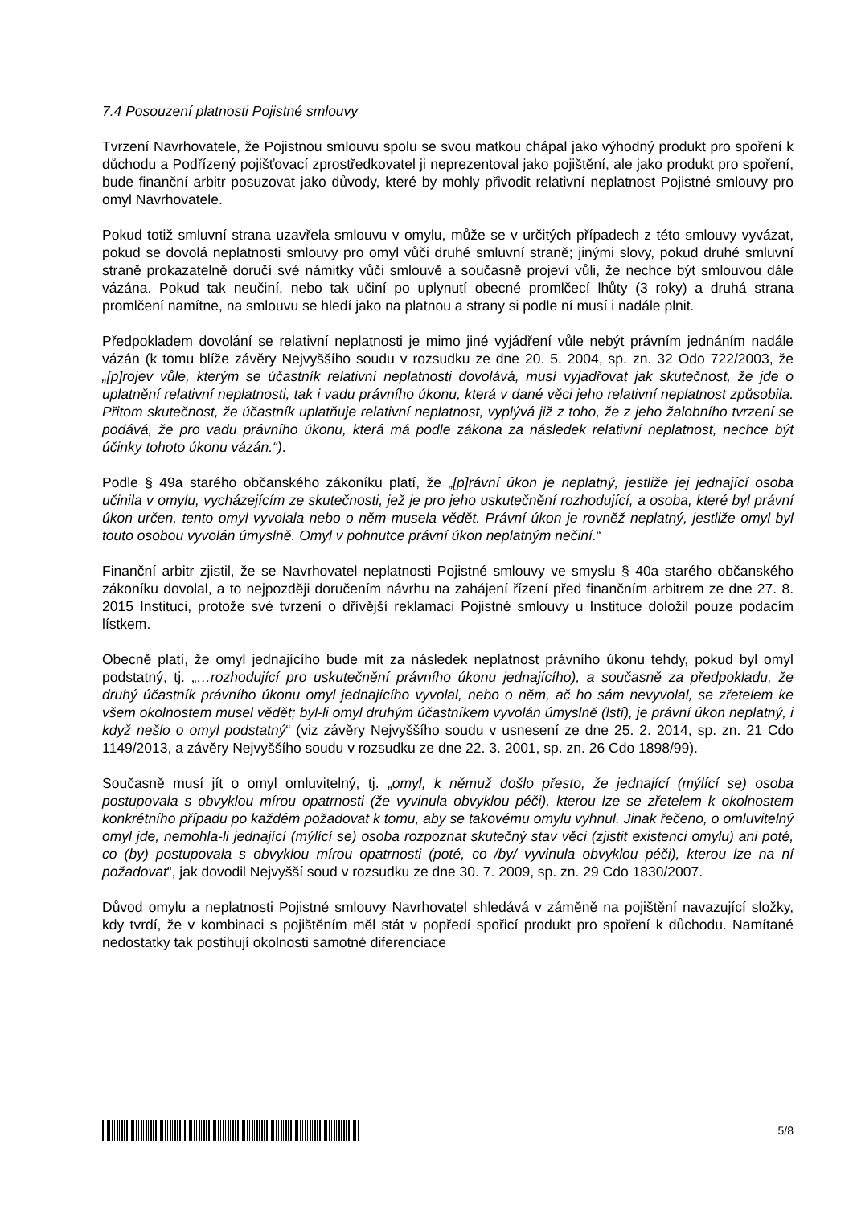7.4 Posouzení platnosti Pojistné smlouvy
Tvrzení Navrhovatele, že Pojistnou smlouvu spolu se svou matkou chápal jako výhodný produkt pro spoření k důchodu a Podřízený pojišťovací zprostředkovatel ji neprezentoval jako pojištění, ale jako produkt pro spoření, bude finanční arbitr posuzovat jako důvody, které by mohly přivodit relativní neplatnost Pojistné smlouvy pro omyl Navrhovatele.
Pokud totiž smluvní strana uzavřela smlouvu v omylu, může se v určitých případech z této smlouvy vyvázat, pokud se dovolá neplatnosti smlouvy pro omyl vůči druhé smluvní straně; jinými slovy, pokud druhé smluvní straně prokazatelně doručí své námitky vůči smlouvě a současně projeví vůli, že nechce být smlouvou dále vázána. Pokud tak neučiní, nebo tak učiní po uplynutí obecné promlčecí lhůty (3 roky) a druhá strana promlčení namítne, na smlouvu se hledí jako na platnou a strany si podle ní musí i nadále plnit.
Předpokladem dovolání se relativní neplatnosti je mimo jiné vyjádření vůle nebýt právním jednáním nadále vázán (k tomu blíže závěry Nejvyššího soudu v rozsudku ze dne 20. 5. 2004, sp. zn. 32 Odo 722/2003, že „[p]rojev vůle, kterým se účastník relativní neplatnosti dovolává, musí vyjadřovat jak skutečnost, že jde o uplatnění relativní neplatnosti, tak i vadu právního úkonu, která v dané věci jeho relativní neplatnost způsobila. Přitom skutečnost, že účastník uplatňuje relativní neplatnost, vyplývá již z toho, že z jeho žalobního tvrzení se podává, že pro vadu právního úkonu, která má podle zákona za následek relativní neplatnost, nechce být účinky tohoto úkonu vázán.“).
Podle § 49a starého občanského zákoníku platí, že „[p]rávní úkon je neplatný, jestliže jej jednající osoba učinila v omylu, vycházejícím ze skutečnosti, jež je pro jeho uskutečnění rozhodující, a osoba, které byl právní úkon určen, tento omyl vyvolala nebo o něm musela vědět. Právní úkon je rovněž neplatný, jestliže omyl byl touto osobou vyvolán úmyslně. Omyl v pohnutce právní úkon neplatným nečiní.“
Finanční arbitr zjistil, že se Navrhovatel neplatnosti Pojistné smlouvy ve smyslu § 40a starého občanského zákoníku dovolal, a to nejpozději doručením návrhu na zahájení řízení před finančním arbitrem ze dne 27. 8. 2015 Instituci, protože své tvrzení o dřívější reklamaci Pojistné smlouvy u Instituce doložil pouze podacím lístkem.
Obecně platí, že omyl jednajícího bude mít za následek neplatnost právního úkonu tehdy, pokud byl omyl podstatný, tj. „…rozhodující pro uskutečnění právního úkonu jednajícího), a současně za předpokladu, že druhý účastník právního úkonu omyl jednajícího vyvolal, nebo o něm, ač ho sám nevyvolal, se zřetelem ke všem okolnostem musel vědět; byl-li omyl druhým účastníkem vyvolán úmyslně (lstí), je právní úkon neplatný, i když nešlo o omyl podstatný“ (viz závěry Nejvyššího soudu v usnesení ze dne 25. 2. 2014, sp. zn. 21 Cdo 1149/2013, a závěry Nejvyššího soudu v rozsudku ze dne 22. 3. 2001, sp. zn. 26 Cdo 1898/99).
Současně musí jít o omyl omluvitelný, tj. „omyl, k němuž došlo přesto, že jednající (mýlící se) osoba postupovala s obvyklou mírou opatrnosti (že vyvinula obvyklou péči), kterou lze se zřetelem k okolnostem konkrétního případu po každém požadovat k tomu, aby se takovému omylu vyhnul. Jinak řečeno, o omluvitelný omyl jde, nemohla-li jednající (mýlící se) osoba rozpoznat skutečný stav věci (zjistit existenci omylu) ani poté, co (by) postupovala s obvyklou mírou opatrnosti (poté, co /by/ vyvinula obvyklou péči), kterou lze na ní požadovat“, jak dovodil Nejvyšší soud v rozsudku ze dne 30. 7. 2009, sp. zn. 29 Cdo 1830/2007.
Důvod omylu a neplatnosti Pojistné smlouvy Navrhovatel shledává v záměně na pojištění navazující složky, kdy tvrdí, že v kombinaci s pojištěním měl stát v popředí spořicí produkt pro spoření k důchodu. Namítané nedostatky tak postihují okolnosti samotné diferenciace
5/8